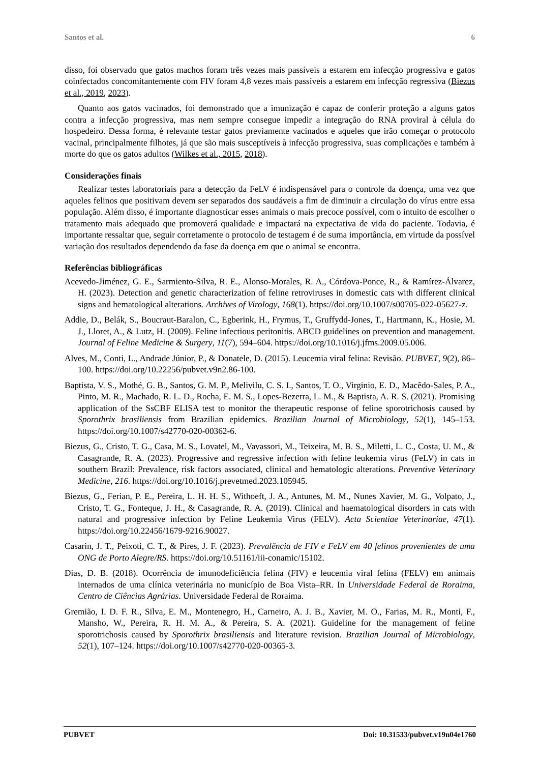Santos et al. 6
disso, foi observado que gatos machos foram três vezes mais passíveis a estarem em infecção progressiva e gatos coinfectados concomitantemente com FIV foram 4,8 vezes mais passíveis a estarem em infecção regressiva (Biezus et al., 2019, 2023).
Quanto aos gatos vacinados, foi demonstrado que a imunização é capaz de conferir proteção a alguns gatos contra a infecção progressiva, mas nem sempre consegue impedir a integração do RNA proviral à célula do hospedeiro. Dessa forma, é relevante testar gatos previamente vacinados e aqueles que irão começar o protocolo vacinal, principalmente filhotes, já que são mais susceptíveis à infecção progressiva, suas complicações e também à morte do que os gatos adultos (Wilkes et al., 2015, 2018).
Considerações finais
Realizar testes laboratoriais para a detecção da FeLV é indispensável para o controle da doença, uma vez que aqueles felinos que positivam devem ser separados dos saudáveis a fim de diminuir a circulação do vírus entre essa população. Além disso, é importante diagnosticar esses animais o mais precoce possível, com o intuito de escolher o tratamento mais adequado que promoverá qualidade e impactará na expectativa de vida do paciente. Todavia, é importante ressaltar que, seguir corretamente o protocolo de testagem é de suma importância, em virtude da possível variação dos resultados dependendo da fase da doença em que o animal se encontra.
Referências bibliográficas
Acevedo-Jiménez, G. E., Sarmiento-Silva, R. E., Alonso-Morales, R. A., Córdova-Ponce, R., & Ramírez-Álvarez, H. (2023). Detection and genetic characterization of feline retroviruses in domestic cats with different clinical signs and hematological alterations. Archives of Virology, 168(1). https://doi.org/10.1007/s00705-022-05627-z.
Addie, D., Belák, S., Boucraut-Baralon, C., Egberink, H., Frymus, T., Gruffydd-Jones, T., Hartmann, K., Hosie, M. J., Lloret, A., & Lutz, H. (2009). Feline infectious peritonitis. ABCD guidelines on prevention and management. Journal of Feline Medicine & Surgery, 11(7), 594–604. https://doi.org/10.1016/j.jfms.2009.05.006.
Alves, M., Conti, L., Andrade Júnior, P., & Donatele, D. (2015). Leucemia viral felina: Revisão. PUBVET, 9(2), 86–100. https://doi.org/10.22256/pubvet.v9n2.86-100.
Baptista, V. S., Mothé, G. B., Santos, G. M. P., Melivilu, C. S. I., Santos, T. O., Virginio, E. D., Macêdo-Sales, P. A., Pinto, M. R., Machado, R. L. D., Rocha, E. M. S., Lopes-Bezerra, L. M., & Baptista, A. R. S. (2021). Promising application of the SsCBF ELISA test to monitor the therapeutic response of feline sporotrichosis caused by Sporothrix brasiliensis from Brazilian epidemics. Brazilian Journal of Microbiology, 52(1), 145–153. https://doi.org/10.1007/s42770-020-00362-6.
Biezus, G., Cristo, T. G., Casa, M. S., Lovatel, M., Vavassori, M., Teixeira, M. B. S., Miletti, L. C., Costa, U. M., & Casagrande, R. A. (2023). Progressive and regressive infection with feline leukemia virus (FeLV) in cats in southern Brazil: Prevalence, risk factors associated, clinical and hematologic alterations. Preventive Veterinary Medicine, 216. https://doi.org/10.1016/j.prevetmed.2023.105945.
Biezus, G., Ferian, P. E., Pereira, L. H. H. S., Withoeft, J. A., Antunes, M. M., Nunes Xavier, M. G., Volpato, J., Cristo, T. G., Fonteque, J. H., & Casagrande, R. A. (2019). Clinical and haematological disorders in cats with natural and progressive infection by Feline Leukemia Virus (FELV). Acta Scientiae Veterinariae, 47(1). https://doi.org/10.22456/1679-9216.90027.
Casarin, J. T., Peixoti, C. T., & Pires, J. F. (2023). Prevalência de FIV e FeLV em 40 felinos provenientes de uma ONG de Porto Alegre/RS. https://doi.org/10.51161/iii-conamic/15102.
Dias, D. B. (2018). Ocorrência de imunodeficiência felina (FIV) e leucemia viral felina (FELV) em animais internados de uma clínica veterinária no município de Boa Vista–RR. In Universidade Federal de Roraima, Centro de Ciências Agrárias. Universidade Federal de Roraima.
Gremião, I. D. F. R., Silva, E. M., Montenegro, H., Carneiro, A. J. B., Xavier, M. O., Farias, M. R., Monti, F., Mansho, W., Pereira, R. H. M. A., & Pereira, S. A. (2021). Guideline for the management of feline sporotrichosis caused by Sporothrix brasiliensis and literature revision. Brazilian Journal of Microbiology, 52(1), 107–124. https://doi.org/10.1007/s42770-020-00365-3.
PUBVET Doi: 10.31533/pubvet.v19n04e1760